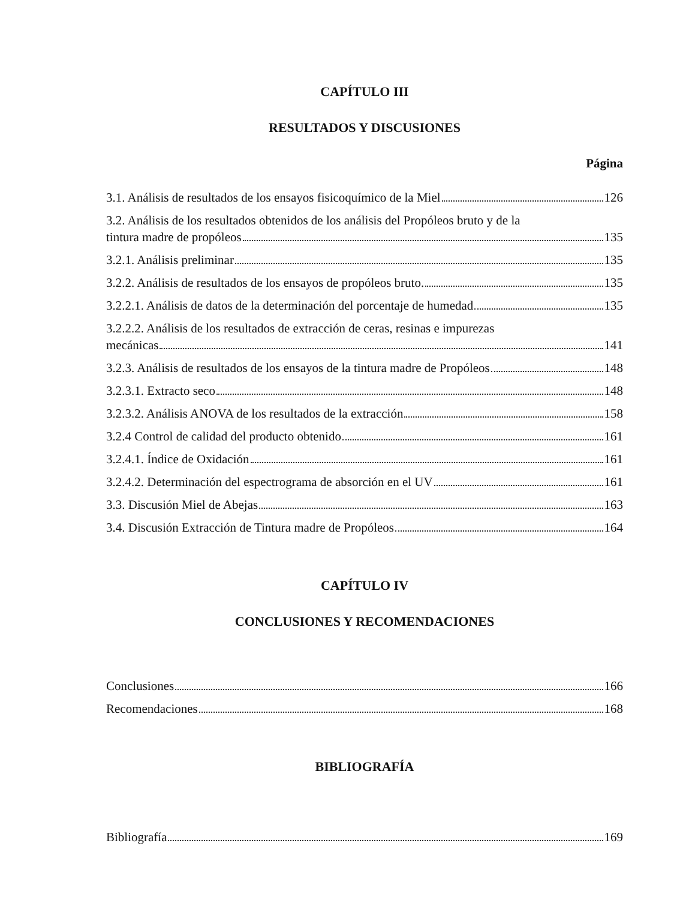CAPÍTULO III
RESULTADOS Y DISCUSIONES
Página
3.1. Análisis de resultados de los ensayos fisicoquímico de la Miel 126
3.2. Análisis de los resultados obtenidos de los análisis del Propóleos bruto y de la
tintura madre de propóleos 135
3.2.1. Análisis preliminar 135
3.2.2. Análisis de resultados de los ensayos de propóleos bruto. 135
3.2.2.1. Análisis de datos de la determinación del porcentaje de humedad 135
3.2.2.2. Análisis de los resultados de extracción de ceras, resinas e impurezas
mecánicas 141
3.2.3. Análisis de resultados de los ensayos de la tintura madre de Propóleos 148
3.2.3.1. Extracto seco 148
3.2.3.2. Análisis ANOVA de los resultados de la extracción 158
3.2.4 Control de calidad del producto obtenido 161
3.2.4.1. Índice de Oxidación 161
3.2.4.2. Determinación del espectrograma de absorción en el UV 161
3.3. Discusión Miel de Abejas 163
3.4. Discusión Extracción de Tintura madre de Propóleos 164
CAPÍTULO IV
CONCLUSIONES Y RECOMENDACIONES
Conclusiones 166
Recomendaciones 168
BIBLIOGRAFÍA
Bibliografía 169